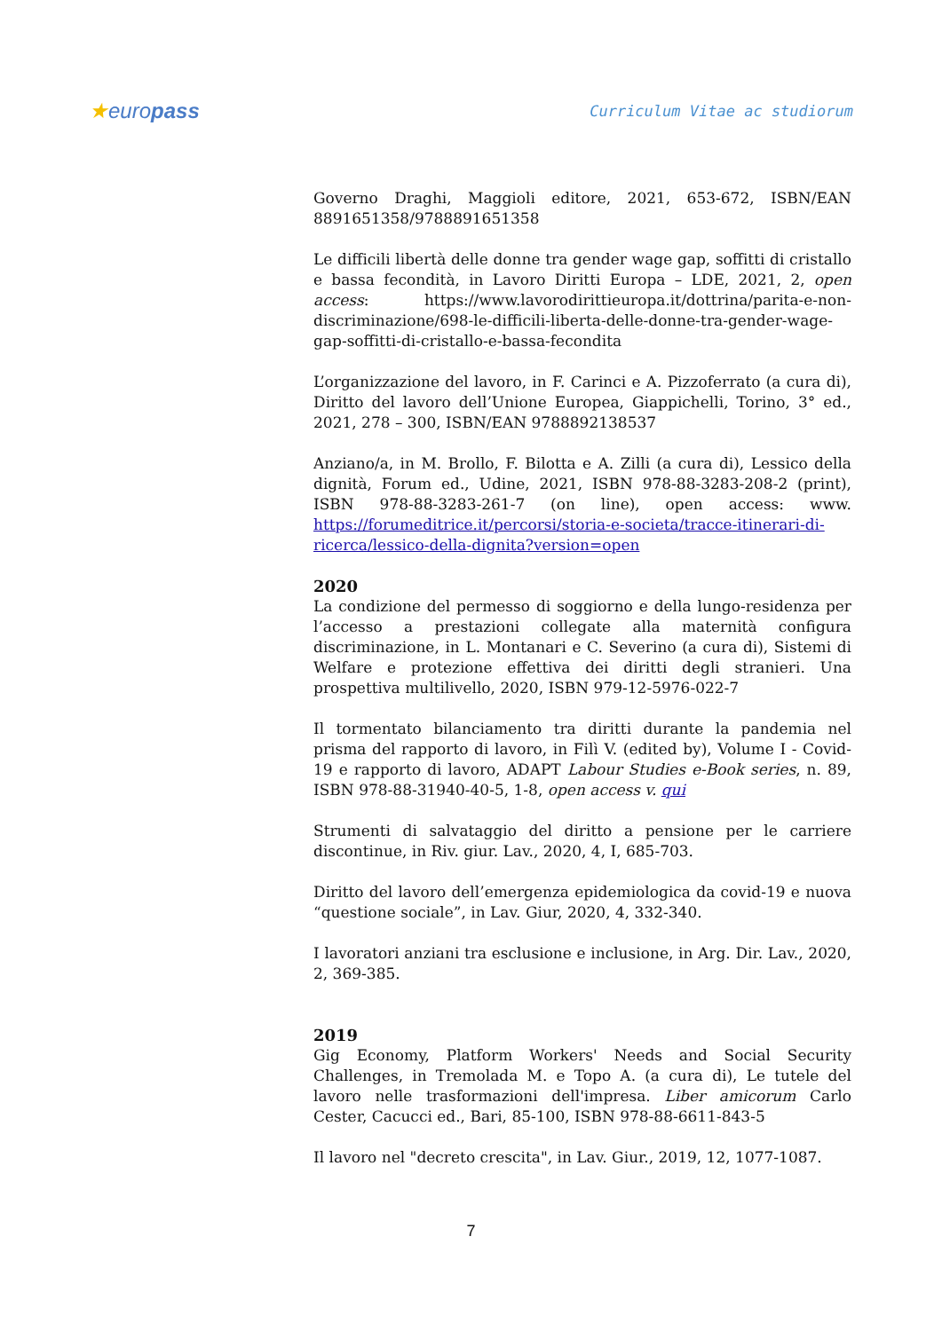★europass Curriculum Vitae ac studiorum
Governo Draghi, Maggioli editore, 2021, 653-672, ISBN/EAN 8891651358/9788891651358
Le difficili libertà delle donne tra gender wage gap, soffitti di cristallo e bassa fecondità, in Lavoro Diritti Europa – LDE, 2021, 2, open access: https://www.lavorodirittieuropa.it/dottrina/parita-e-non-discriminazione/698-le-difficili-liberta-delle-donne-tra-gender-wage-gap-soffitti-di-cristallo-e-bassa-fecondita
L’organizzazione del lavoro, in F. Carinci e A. Pizzoferrato (a cura di), Diritto del lavoro dell’Unione Europea, Giappichelli, Torino, 3° ed., 2021, 278 – 300, ISBN/EAN 9788892138537
Anziano/a, in M. Brollo, F. Bilotta e A. Zilli (a cura di), Lessico della dignità, Forum ed., Udine, 2021, ISBN 978-88-3283-208-2 (print), ISBN 978-88-3283-261-7 (on line), open access: www. https://forumeditrice.it/percorsi/storia-e-societa/tracce-itinerari-di-ricerca/lessico-della-dignita?version=open
2020
La condizione del permesso di soggiorno e della lungo-residenza per l’accesso a prestazioni collegate alla maternità configura discriminazione, in L. Montanari e C. Severino (a cura di), Sistemi di Welfare e protezione effettiva dei diritti degli stranieri. Una prospettiva multilivello, 2020, ISBN 979-12-5976-022-7
Il tormentato bilanciamento tra diritti durante la pandemia nel prisma del rapporto di lavoro, in Filì V. (edited by), Volume I - Covid-19 e rapporto di lavoro, ADAPT Labour Studies e-Book series, n. 89, ISBN 978-88-31940-40-5, 1-8, open access v. qui
Strumenti di salvataggio del diritto a pensione per le carriere discontinue, in Riv. giur. Lav., 2020, 4, I, 685-703.
Diritto del lavoro dell’emergenza epidemiologica da covid-19 e nuova “questione sociale”, in Lav. Giur, 2020, 4, 332-340.
I lavoratori anziani tra esclusione e inclusione, in Arg. Dir. Lav., 2020, 2, 369-385.
2019
Gig Economy, Platform Workers' Needs and Social Security Challenges, in Tremolada M. e Topo A. (a cura di), Le tutele del lavoro nelle trasformazioni dell'impresa. Liber amicorum Carlo Cester, Cacucci ed., Bari, 85-100, ISBN 978-88-6611-843-5
Il lavoro nel "decreto crescita", in Lav. Giur., 2019, 12, 1077-1087.
7